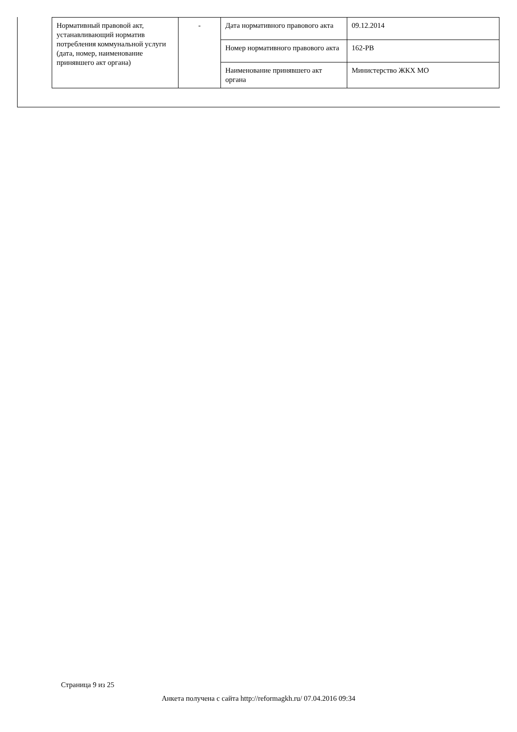| Нормативный правовой акт, устанавливающий норматив потребления коммунальной услуги (дата, номер, наименование принявшего акт органа) | - | Дата нормативного правового акта | 09.12.2014 |
| | | Номер нормативного правового акта | 162-РВ |
| | | Наименование принявшего акт органа | Министерство ЖКХ МО |
Страница 9 из 25
Анкета получена с сайта http://reformagkh.ru/ 07.04.2016 09:34